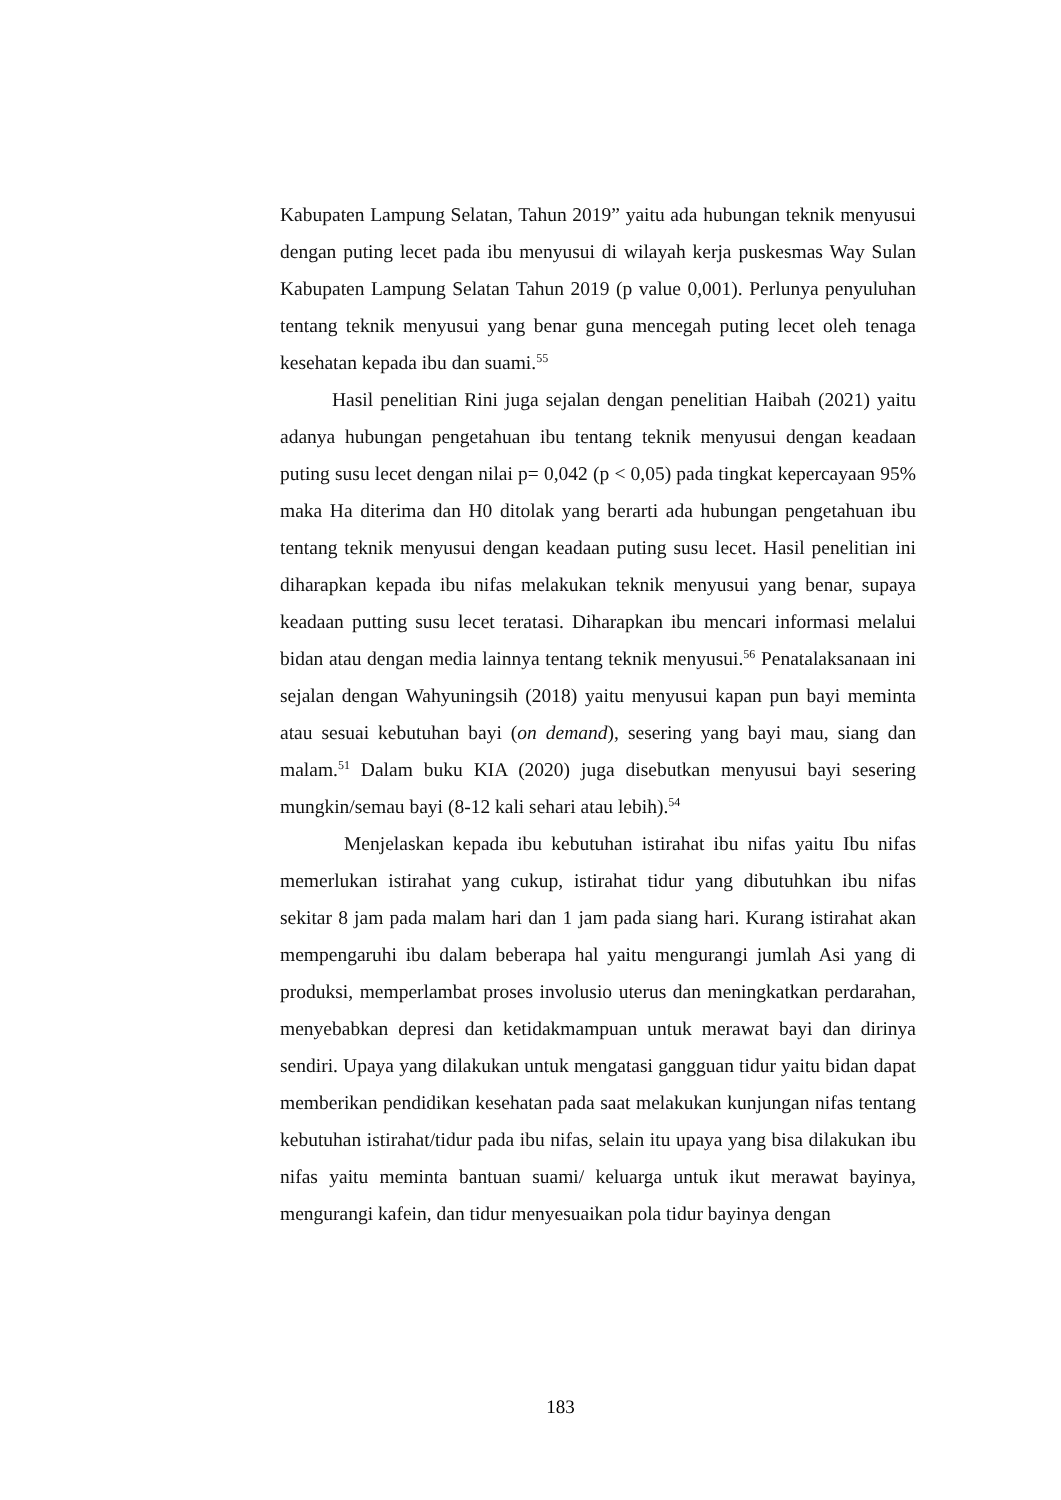Kabupaten Lampung Selatan, Tahun 2019” yaitu ada hubungan teknik menyusui dengan puting lecet pada ibu menyusui di wilayah kerja puskesmas Way Sulan Kabupaten Lampung Selatan Tahun 2019 (p value 0,001). Perlunya penyuluhan tentang teknik menyusui yang benar guna mencegah puting lecet oleh tenaga kesehatan kepada ibu dan suami.<sup>55</sup>
Hasil penelitian Rini juga sejalan dengan penelitian Haibah (2021) yaitu adanya hubungan pengetahuan ibu tentang teknik menyusui dengan keadaan puting susu lecet dengan nilai p= 0,042 (p < 0,05) pada tingkat kepercayaan 95% maka Ha diterima dan H0 ditolak yang berarti ada hubungan pengetahuan ibu tentang teknik menyusui dengan keadaan puting susu lecet. Hasil penelitian ini diharapkan kepada ibu nifas melakukan teknik menyusui yang benar, supaya keadaan putting susu lecet teratasi. Diharapkan ibu mencari informasi melalui bidan atau dengan media lainnya tentang teknik menyusui.<sup>56</sup> Penatalaksanaan ini sejalan dengan Wahyuningsih (2018) yaitu menyusui kapan pun bayi meminta atau sesuai kebutuhan bayi (on demand), sesering yang bayi mau, siang dan malam.<sup>51</sup> Dalam buku KIA (2020) juga disebutkan menyusui bayi sesering mungkin/semau bayi (8-12 kali sehari atau lebih).<sup>54</sup>
Menjelaskan kepada ibu kebutuhan istirahat ibu nifas yaitu Ibu nifas memerlukan istirahat yang cukup, istirahat tidur yang dibutuhkan ibu nifas sekitar 8 jam pada malam hari dan 1 jam pada siang hari. Kurang istirahat akan mempengaruhi ibu dalam beberapa hal yaitu mengurangi jumlah Asi yang di produksi, memperlambat proses involusio uterus dan meningkatkan perdarahan, menyebabkan depresi dan ketidakmampuan untuk merawat bayi dan dirinya sendiri. Upaya yang dilakukan untuk mengatasi gangguan tidur yaitu bidan dapat memberikan pendidikan kesehatan pada saat melakukan kunjungan nifas tentang kebutuhan istirahat/tidur pada ibu nifas, selain itu upaya yang bisa dilakukan ibu nifas yaitu meminta bantuan suami/ keluarga untuk ikut merawat bayinya, mengurangi kafein, dan tidur menyesuaikan pola tidur bayinya dengan
183